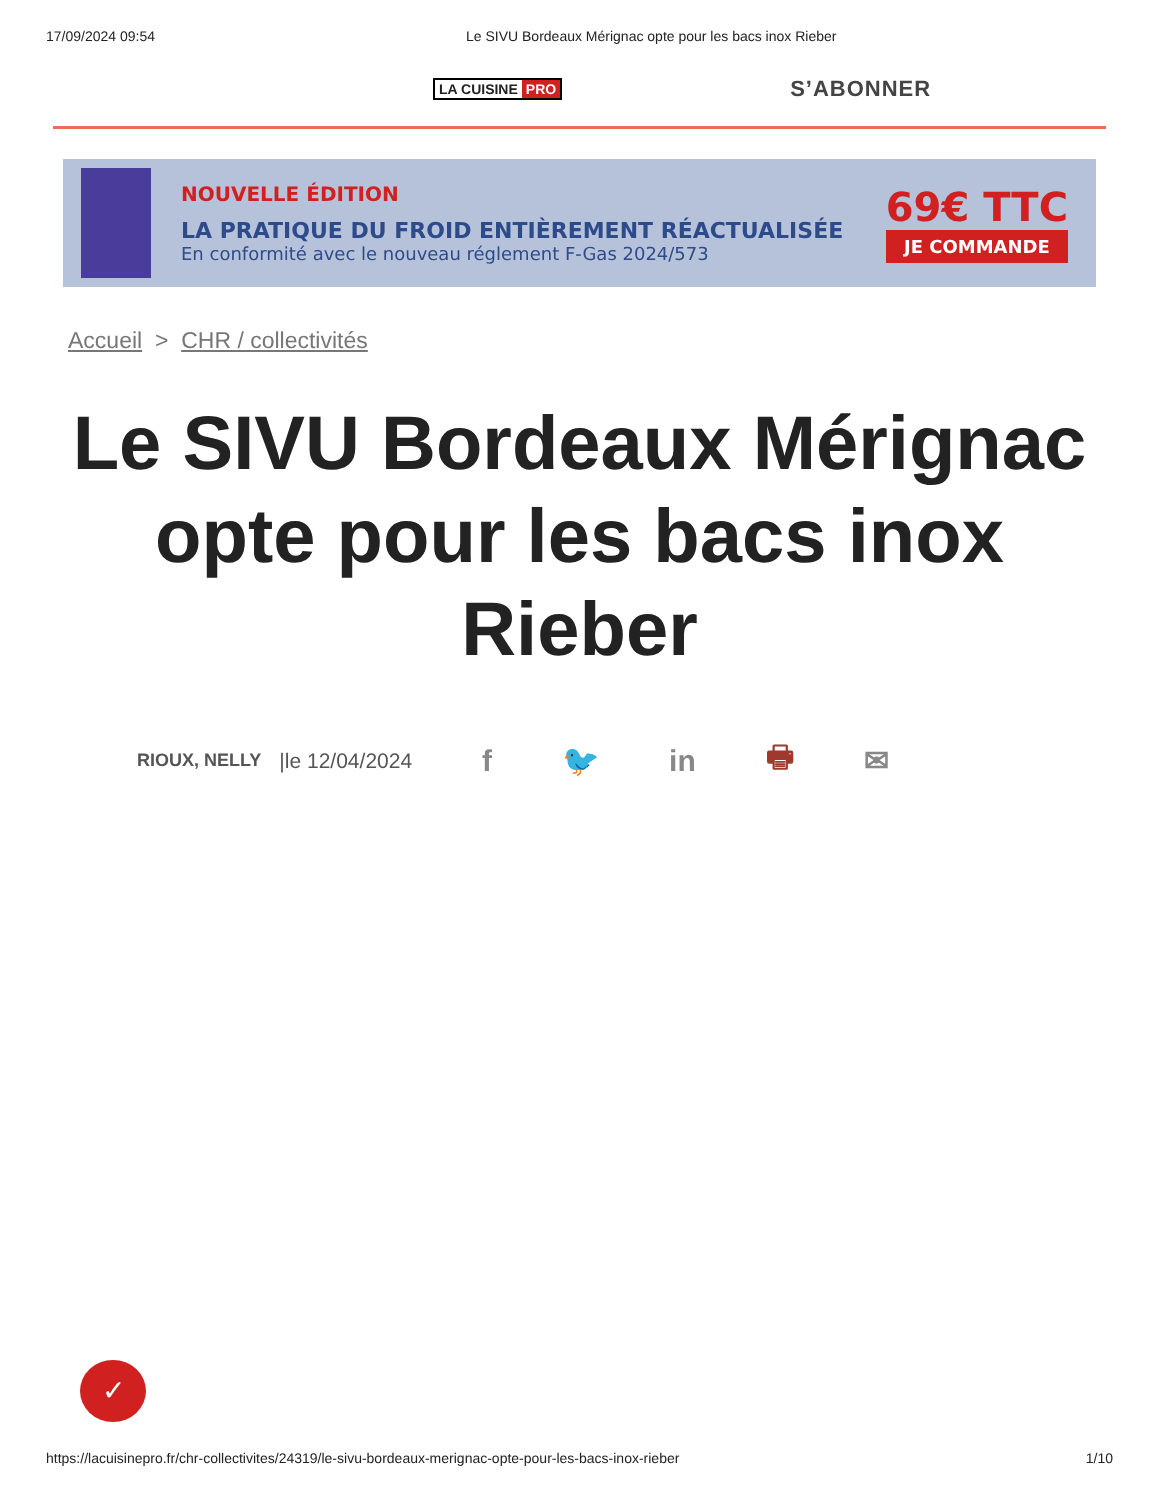17/09/2024 09:54 Le SIVU Bordeaux Mérignac opte pour les bacs inox Rieber
LA CUISINE PRO
S’ABONNER
NOUVELLE ÉDITION
LA PRATIQUE DU FROID ENTIÈREMENT RÉACTUALISÉE
En conformité avec le nouveau réglement F-Gas 2024/573
69€ TTC
JE COMMANDE
Accueil > CHR / collectivités
Le SIVU Bordeaux Mérignac opte pour les bacs inox Rieber
RIOUX, NELLY |le 12/04/2024 f 🐦 in 🖶 ✉
✓
https://lacuisinepro.fr/chr-collectivites/24319/le-sivu-bordeaux-merignac-opte-pour-les-bacs-inox-rieber 1/10